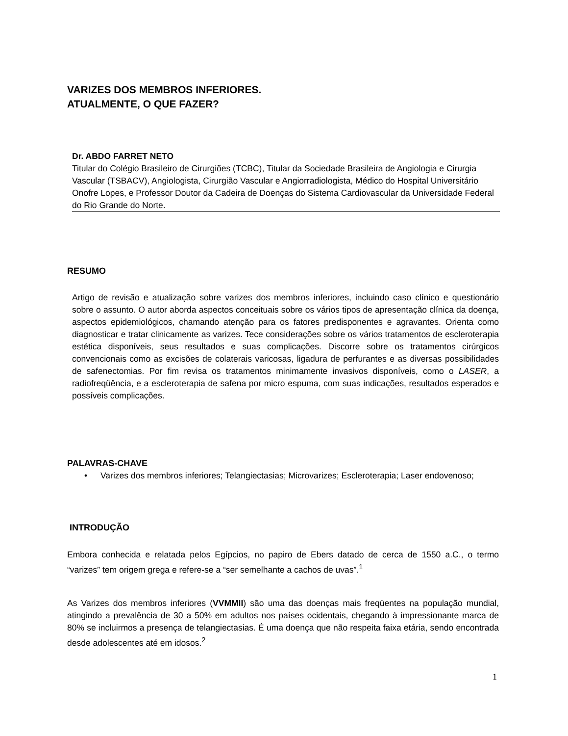VARIZES DOS MEMBROS INFERIORES.
ATUALMENTE, O QUE FAZER?
Dr. ABDO FARRET NETO
Titular do Colégio Brasileiro de Cirurgiões (TCBC), Titular da Sociedade Brasileira de Angiologia e Cirurgia Vascular (TSBACV), Angiologista, Cirurgião Vascular e Angiorradiologista, Médico do Hospital Universitário Onofre Lopes, e Professor Doutor da Cadeira de Doenças do Sistema Cardiovascular da Universidade Federal do Rio Grande do Norte.
RESUMO
Artigo de revisão e atualização sobre varizes dos membros inferiores, incluindo caso clínico e questionário sobre o assunto. O autor aborda aspectos conceituais sobre os vários tipos de apresentação clínica da doença, aspectos epidemiológicos, chamando atenção para os fatores predisponentes e agravantes. Orienta como diagnosticar e tratar clinicamente as varizes. Tece considerações sobre os vários tratamentos de escleroterapia estética disponíveis, seus resultados e suas complicações. Discorre sobre os tratamentos cirúrgicos convencionais como as excisões de colaterais varicosas, ligadura de perfurantes e as diversas possibilidades de safenectomias. Por fim revisa os tratamentos minimamente invasivos disponíveis, como o LASER, a radiofreqüência, e a escleroterapia de safena por micro espuma, com suas indicações, resultados esperados e possíveis complicações.
PALAVRAS-CHAVE
• Varizes dos membros inferiores; Telangiectasias; Microvarizes; Escleroterapia; Laser endovenoso;
INTRODUÇÃO
Embora conhecida e relatada pelos Egípcios, no papiro de Ebers datado de cerca de 1550 a.C., o termo “varizes” tem origem grega e refere-se a “ser semelhante a cachos de uvas”.<sup>1</sup>
As Varizes dos membros inferiores (VVMMII) são uma das doenças mais freqüentes na população mundial, atingindo a prevalência de 30 a 50% em adultos nos países ocidentais, chegando à impressionante marca de 80% se incluirmos a presença de telangiectasias. É uma doença que não respeita faixa etária, sendo encontrada desde adolescentes até em idosos.<sup>2</sup>
1